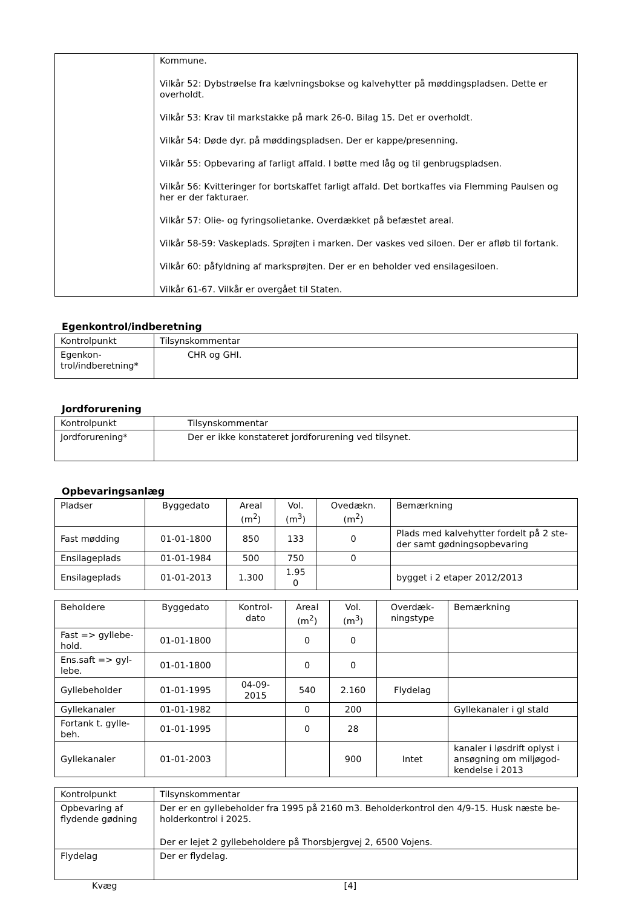| | Kommune. Vilkår 52: Dybstrøelse fra kælvningsbokse og kalvehytter på møddingspladsen. Dette er overholdt. Vilkår 53: Krav til markstakke på mark 26-0. Bilag 15. Det er overholdt. Vilkår 54: Døde dyr. på møddingspladsen. Der er kappe/presenning. Vilkår 55: Opbevaring af farligt affald. I bøtte med låg og til genbrugspladsen. Vilkår 56: Kvitteringer for bortskaffet farligt affald. Det bortkaffes via Flemming Paulsen og her er der fakturaer. Vilkår 57: Olie- og fyringsolietanke. Overdækket på befæstet areal. Vilkår 58-59: Vaskeplads. Sprøjten i marken. Der vaskes ved siloen. Der er afløb til fortank. Vilkår 60: påfyldning af marksprøjten. Der er en beholder ved ensilagesiloen. Vilkår 61-67. Vilkår er overgået til Staten. |
Egenkontrol/indberetning
| Kontrolpunkt | Tilsynskommentar |
| --- | --- |
| Egenkon- trol/indberetning* | CHR og GHI. |
Jordforurening
| Kontrolpunkt | Tilsynskommentar |
| --- | --- |
| Jordforurening* | Der er ikke konstateret jordforurening ved tilsynet. |
Opbevaringsanlæg
| Pladser | Byggedato | Areal (m<sup>2</sup>) | Vol. (m<sup>3</sup>) | Ovedækn. (m<sup>2</sup>) | Bemærkning |
| --- | --- | --- | --- | --- | --- |
| Fast mødding | 01-01-1800 | 850 | 133 | 0 | Plads med kalvehytter fordelt på 2 ste-der samt gødningsopbevaring |
| Ensilageplads | 01-01-1984 | 500 | 750 | 0 | |
| Ensilageplads | 01-01-2013 | 1.300 | 1.95 0 | | bygget i 2 etaper 2012/2013 |
| Beholdere | Byggedato | Kontrol- dato | Areal (m<sup>2</sup>) | Vol. (m<sup>3</sup>) | Overdæk- ningstype | Bemærkning |
| --- | --- | --- | --- | --- | --- | --- |
| Fast => gyllebe- hold. | 01-01-1800 | | 0 | 0 | | |
| Ens.saft => gyl- lebe. | 01-01-1800 | | 0 | 0 | | |
| Gyllebeholder | 01-01-1995 | 04-09- 2015 | 540 | 2.160 | Flydelag | |
| Gyllekanaler | 01-01-1982 | | 0 | 200 | | Gyllekanaler i gl stald |
| Fortank t. gylle- beh. | 01-01-1995 | | 0 | 28 | | |
| Gyllekanaler | 01-01-2003 | | | 900 | Intet | kanaler i løsdrift oplyst i ansøgning om miljøgod-kendelse i 2013 |
| Kontrolpunkt | Tilsynskommentar |
| --- | --- |
| Opbevaring af flydende gødning | Der er en gyllebeholder fra 1995 på 2160 m3. Beholderkontrol den 4/9-15. Husk næste be-holderkontrol i 2025. Der er lejet 2 gyllebeholdere på Thorsbjergvej 2, 6500 Vojens. |
| Flydelag | Der er flydelag. |
Kvæg [4]